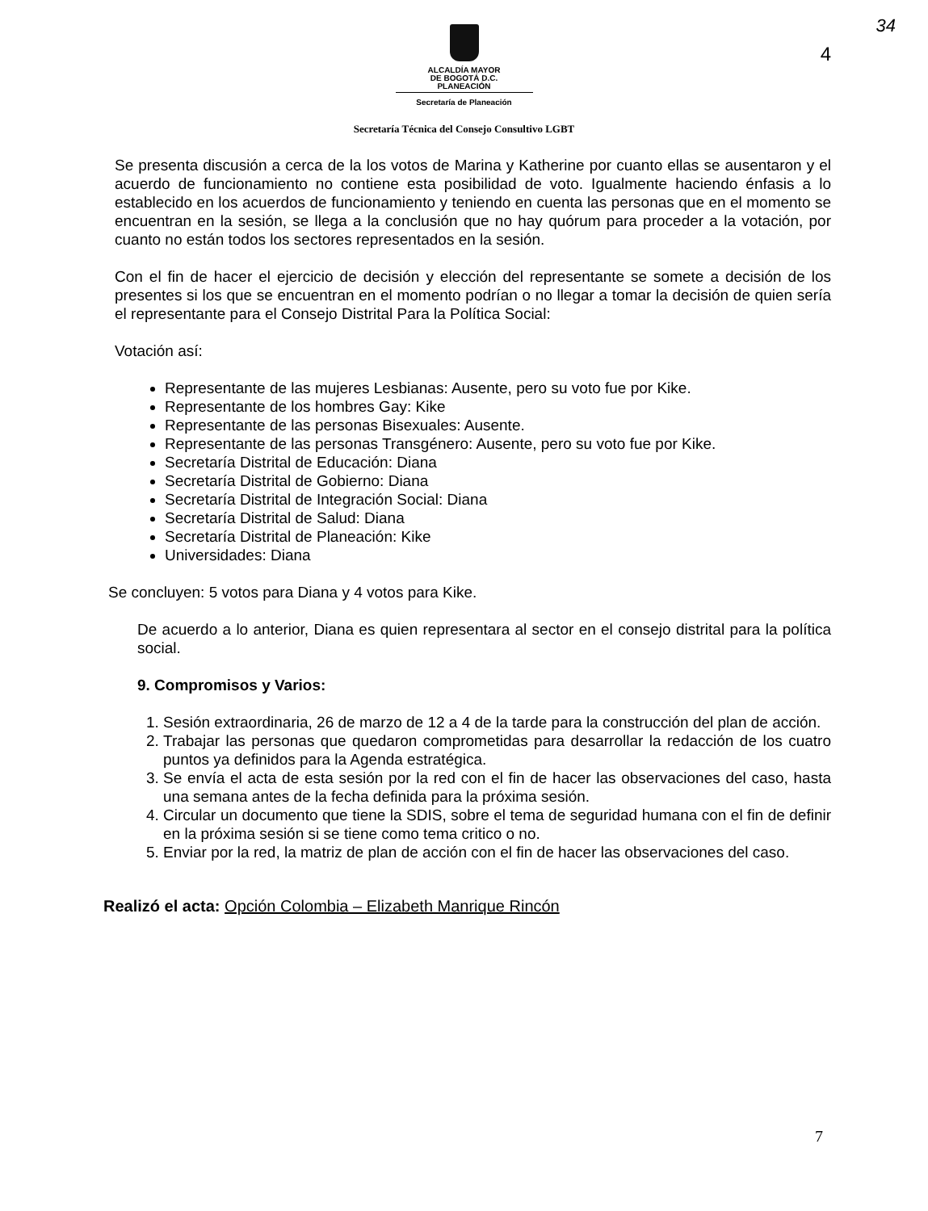34
4
ALCALDÍA MAYOR
DE BOGOTÁ D.C.
PLANEACIÓN
Secretaría de Planeación
Secretaría Técnica del Consejo Consultivo LGBT
Se presenta discusión a cerca de la los votos de Marina y Katherine por cuanto ellas se ausentaron y el acuerdo de funcionamiento no contiene esta posibilidad de voto. Igualmente haciendo énfasis a lo establecido en los acuerdos de funcionamiento y teniendo en cuenta las personas que en el momento se encuentran en la sesión, se llega a la conclusión que no hay quórum para proceder a la votación, por cuanto no están todos los sectores representados en la sesión.
Con el fin de hacer el ejercicio de decisión y elección del representante se somete a decisión de los presentes si los que se encuentran en el momento podrían o no llegar a tomar la decisión de quien sería el representante para el Consejo Distrital Para la Política Social:
Votación así:
Representante de las mujeres Lesbianas: Ausente, pero su voto fue por Kike.
Representante de los hombres Gay: Kike
Representante de las personas Bisexuales: Ausente.
Representante de las personas Transgénero: Ausente, pero su voto fue por Kike.
Secretaría Distrital de Educación: Diana
Secretaría Distrital de Gobierno: Diana
Secretaría Distrital de Integración Social: Diana
Secretaría Distrital de Salud: Diana
Secretaría Distrital de Planeación: Kike
Universidades: Diana
Se concluyen: 5 votos para Diana y 4 votos para Kike.
De acuerdo a lo anterior, Diana es quien representara al sector en el consejo distrital para la política social.
9. Compromisos y Varios:
1. Sesión extraordinaria, 26 de marzo de 12 a 4 de la tarde para la construcción del plan de acción.
2. Trabajar las personas que quedaron comprometidas para desarrollar la redacción de los cuatro puntos ya definidos para la Agenda estratégica.
3. Se envía el acta de esta sesión por la red con el fin de hacer las observaciones del caso, hasta una semana antes de la fecha definida para la próxima sesión.
4. Circular un documento que tiene la SDIS, sobre el tema de seguridad humana con el fin de definir en la próxima sesión si se tiene como tema critico o no.
5. Enviar por la red, la matriz de plan de acción con el fin de hacer las observaciones del caso.
Realizó el acta: Opción Colombia – Elizabeth Manrique Rincón
7